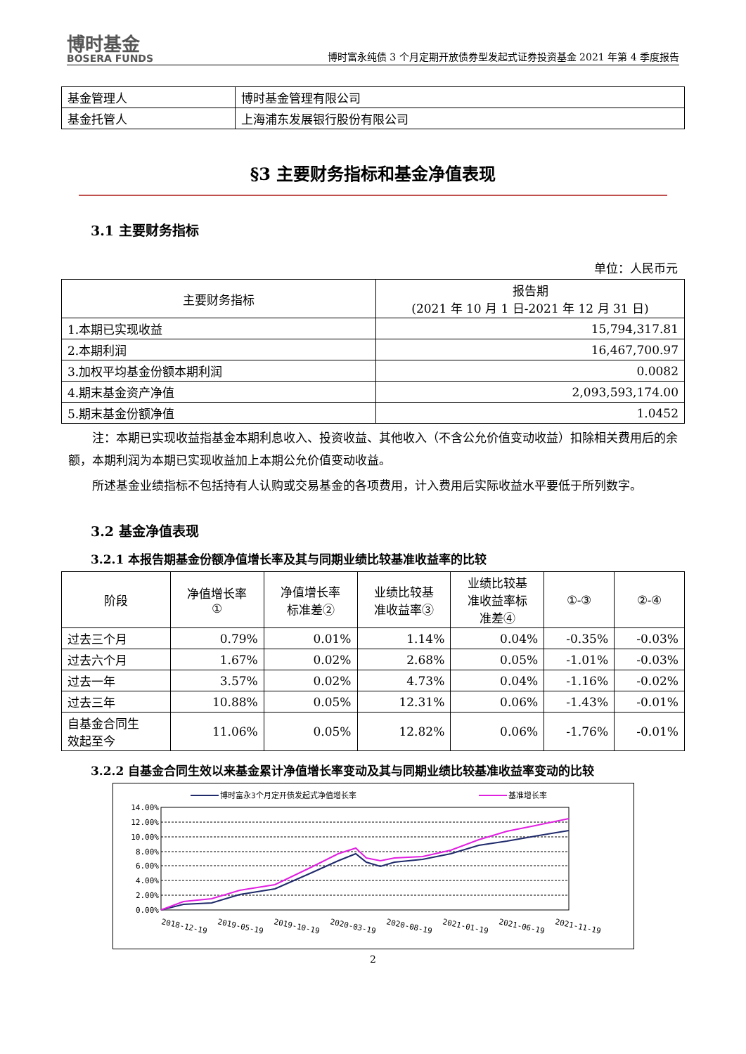博时基金
BOSERA FUNDS
博时富永纯债 3 个月定期开放债券型发起式证券投资基金 2021 年第 4 季度报告
| 基金管理人 | 博时基金管理有限公司 |
| 基金托管人 | 上海浦东发展银行股份有限公司 |
§3 主要财务指标和基金净值表现
3.1 主要财务指标
单位：人民币元
| 主要财务指标 | 报告期 (2021 年 10 月 1 日-2021 年 12 月 31 日) |
| --- | --- |
| 1.本期已实现收益 | 15,794,317.81 |
| 2.本期利润 | 16,467,700.97 |
| 3.加权平均基金份额本期利润 | 0.0082 |
| 4.期末基金资产净值 | 2,093,593,174.00 |
| 5.期末基金份额净值 | 1.0452 |
注：本期已实现收益指基金本期利息收入、投资收益、其他收入（不含公允价值变动收益）扣除相关费用后的余额，本期利润为本期已实现收益加上本期公允价值变动收益。
所述基金业绩指标不包括持有人认购或交易基金的各项费用，计入费用后实际收益水平要低于所列数字。
3.2 基金净值表现
3.2.1 本报告期基金份额净值增长率及其与同期业绩比较基准收益率的比较
| 阶段 | 净值增长率 ① | 净值增长率 标准差② | 业绩比较基 准收益率③ | 业绩比较基 准收益率标 准差④ | ①-③ | ②-④ |
| --- | --- | --- | --- | --- | --- | --- |
| 过去三个月 | 0.79% | 0.01% | 1.14% | 0.04% | -0.35% | -0.03% |
| 过去六个月 | 1.67% | 0.02% | 2.68% | 0.05% | -1.01% | -0.03% |
| 过去一年 | 3.57% | 0.02% | 4.73% | 0.04% | -1.16% | -0.02% |
| 过去三年 | 10.88% | 0.05% | 12.31% | 0.06% | -1.43% | -0.01% |
| 自基金合同生 效起至今 | 11.06% | 0.05% | 12.82% | 0.06% | -1.76% | -0.01% |
3.2.2 自基金合同生效以来基金累计净值增长率变动及其与同期业绩比较基准收益率变动的比较
博时富永3个月定开债发起式净值增长率
基准增长率
14.00%
12.00%
10.00%
8.00%
6.00%
4.00%
2.00%
0.00%
2018-12-19
2019-05-19
2019-10-19
2020-03-19
2020-08-19
2021-01-19
2021-06-19
2021-11-19
2